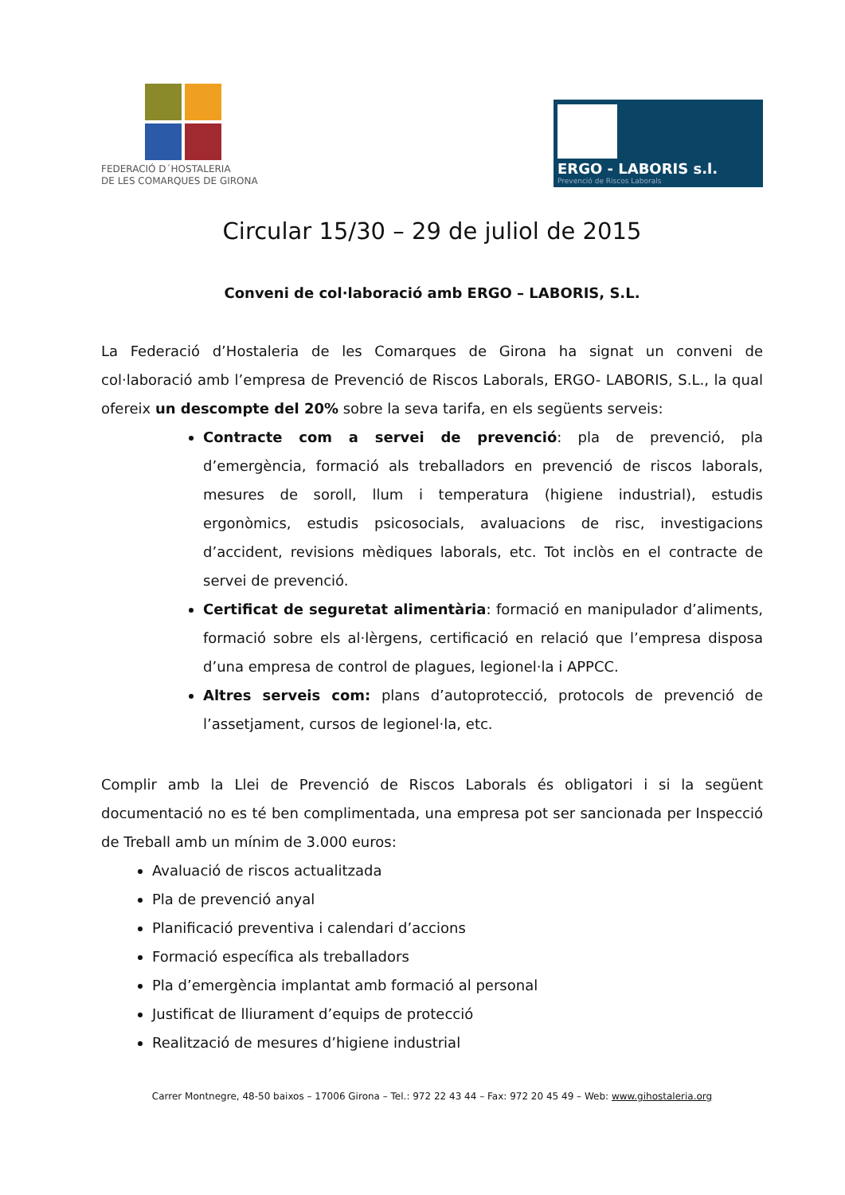FEDERACIÓ D´HOSTALERIA
DE LES COMARQUES DE GIRONA
ERGO - LABORIS s.l.
Prevenció de Riscos Laborals
Circular 15/30 – 29 de juliol de 2015
Conveni de col·laboració amb ERGO – LABORIS, S.L.
La Federació d’Hostaleria de les Comarques de Girona ha signat un conveni de col·laboració amb l’empresa de Prevenció de Riscos Laborals, ERGO- LABORIS, S.L., la qual ofereix un descompte del 20% sobre la seva tarifa, en els següents serveis:
Contracte com a servei de prevenció: pla de prevenció, pla d’emergència, formació als treballadors en prevenció de riscos laborals, mesures de soroll, llum i temperatura (higiene industrial), estudis ergonòmics, estudis psicosocials, avaluacions de risc, investigacions d’accident, revisions mèdiques laborals, etc. Tot inclòs en el contracte de servei de prevenció.
Certificat de seguretat alimentària: formació en manipulador d’aliments, formació sobre els al·lèrgens, certificació en relació que l’empresa disposa d’una empresa de control de plagues, legionel·la i APPCC.
Altres serveis com: plans d’autoprotecció, protocols de prevenció de l’assetjament, cursos de legionel·la, etc.
Complir amb la Llei de Prevenció de Riscos Laborals és obligatori i si la següent documentació no es té ben complimentada, una empresa pot ser sancionada per Inspecció de Treball amb un mínim de 3.000 euros:
Avaluació de riscos actualitzada
Pla de prevenció anyal
Planificació preventiva i calendari d’accions
Formació específica als treballadors
Pla d’emergència implantat amb formació al personal
Justificat de lliurament d’equips de protecció
Realització de mesures d’higiene industrial
Carrer Montnegre, 48-50 baixos – 17006 Girona – Tel.: 972 22 43 44 – Fax: 972 20 45 49 – Web: www.gihostaleria.org